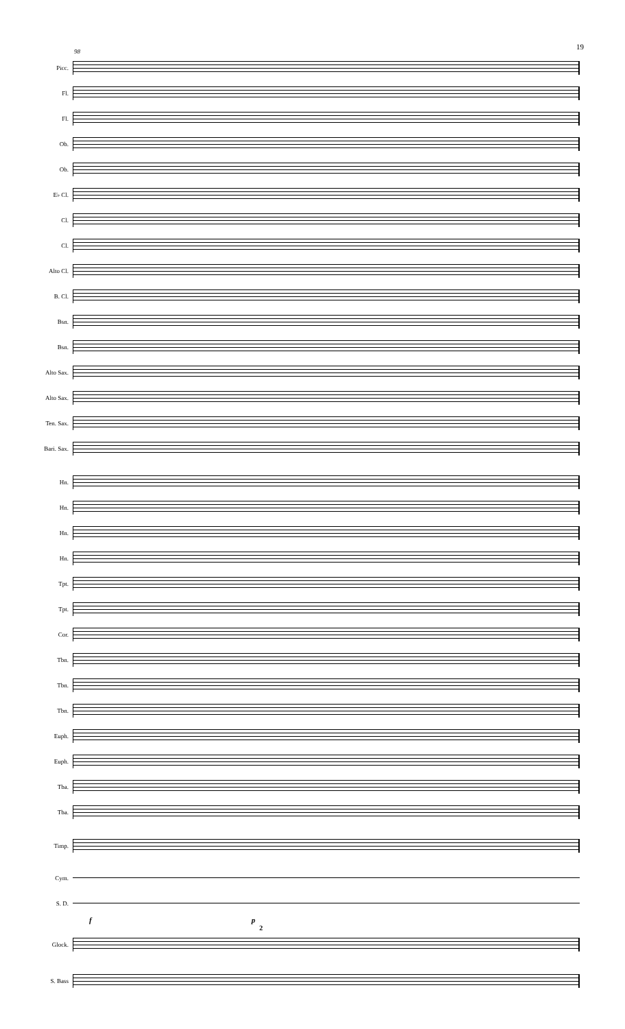19
98
Picc.
Fl.
Fl.
Ob.
Ob.
E♭ Cl.
Cl.
Cl.
Alto Cl.
B. Cl.
Bsn.
Bsn.
Alto Sax.
Alto Sax.
Ten. Sax.
Bari. Sax.
Hn.
Hn.
Hn.
Hn.
Tpt.
Tpt.
Cor.
Tbn.
Tbn.
Tbn.
Euph.
Euph.
Tba.
Tba.
Timp.
Cym.
S. D.
f p
2
Glock.
S. Bass